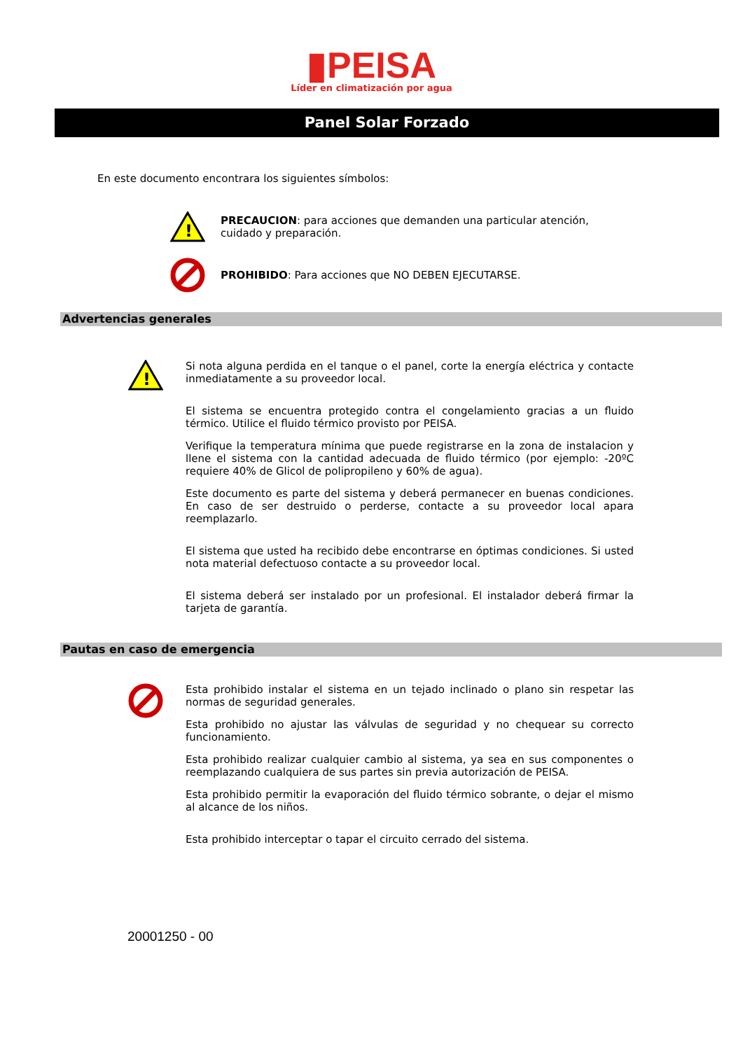▮PEISA
Líder en climatización por agua
Panel Solar Forzado
En este documento encontrara los siguientes símbolos:
!
PRECAUCION: para acciones que demanden una particular atención,
cuidado y preparación.
PROHIBIDO: Para acciones que NO DEBEN EJECUTARSE.
Advertencias generales
!
Si nota alguna perdida en el tanque o el panel, corte la energía eléctrica y contacte inmediatamente a su proveedor local.
El sistema se encuentra protegido contra el congelamiento gracias a un fluido térmico. Utilice el fluido térmico provisto por PEISA.
Verifique la temperatura mínima que puede registrarse en la zona de instalacion y llene el sistema con la cantidad adecuada de fluido térmico (por ejemplo: -20ºC requiere 40% de Glicol de polipropileno y 60% de agua).
Este documento es parte del sistema y deberá permanecer en buenas condiciones. En caso de ser destruido o perderse, contacte a su proveedor local apara reemplazarlo.
El sistema que usted ha recibido debe encontrarse en óptimas condiciones. Si usted nota material defectuoso contacte a su proveedor local.
El sistema deberá ser instalado por un profesional. El instalador deberá firmar la tarjeta de garantía.
Pautas en caso de emergencia
Esta prohibido instalar el sistema en un tejado inclinado o plano sin respetar las normas de seguridad generales.
Esta prohibido no ajustar las válvulas de seguridad y no chequear su correcto funcionamiento.
Esta prohibido realizar cualquier cambio al sistema, ya sea en sus componentes o reemplazando cualquiera de sus partes sin previa autorización de PEISA.
Esta prohibido permitir la evaporación del fluido térmico sobrante, o dejar el mismo al alcance de los niños.
Esta prohibido interceptar o tapar el circuito cerrado del sistema.
20001250 - 00